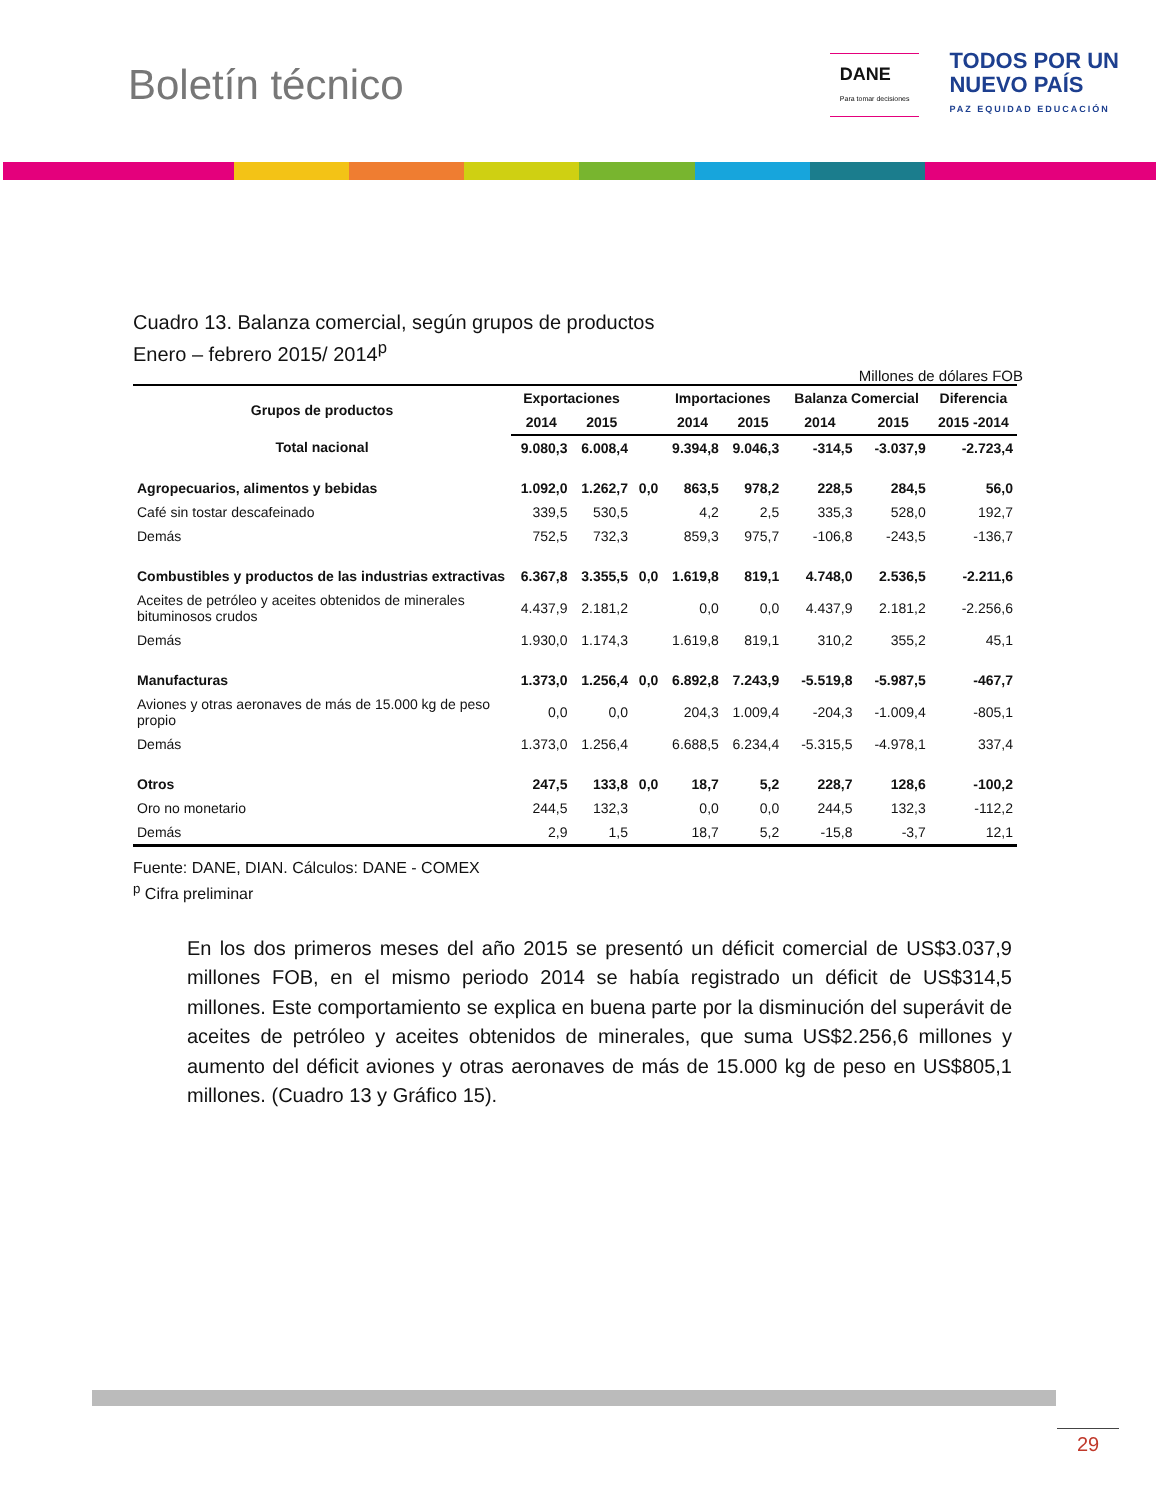Boletín técnico
DANE
Para tomar decisiones
TODOS POR UN
NUEVO PAÍS
PAZ EQUIDAD EDUCACIÓN
Cuadro 13. Balanza comercial, según grupos de productos
Enero – febrero 2015/ 2014<sup>p</sup>
Millones de dólares FOB
| Grupos de productos | Exportaciones | | | Importaciones | | Balanza Comercial | | Diferencia |
| --- | --- | --- | --- | --- | --- | --- | --- | --- |
| | 2014 | 2015 | | 2014 | 2015 | 2014 | 2015 | 2015 -2014 |
| Total nacional | 9.080,3 | 6.008,4 | | 9.394,8 | 9.046,3 | -314,5 | -3.037,9 | -2.723,4 |
| Agropecuarios, alimentos y bebidas | 1.092,0 | 1.262,7 | 0,0 | 863,5 | 978,2 | 228,5 | 284,5 | 56,0 |
| Café sin tostar descafeinado | 339,5 | 530,5 | | 4,2 | 2,5 | 335,3 | 528,0 | 192,7 |
| Demás | 752,5 | 732,3 | | 859,3 | 975,7 | -106,8 | -243,5 | -136,7 |
| Combustibles y productos de las industrias extractivas | 6.367,8 | 3.355,5 | 0,0 | 1.619,8 | 819,1 | 4.748,0 | 2.536,5 | -2.211,6 |
| Aceites de petróleo y aceites obtenidos de minerales bituminosos crudos | 4.437,9 | 2.181,2 | | 0,0 | 0,0 | 4.437,9 | 2.181,2 | -2.256,6 |
| Demás | 1.930,0 | 1.174,3 | | 1.619,8 | 819,1 | 310,2 | 355,2 | 45,1 |
| Manufacturas | 1.373,0 | 1.256,4 | 0,0 | 6.892,8 | 7.243,9 | -5.519,8 | -5.987,5 | -467,7 |
| Aviones y otras aeronaves de más de 15.000 kg de peso propio | 0,0 | 0,0 | | 204,3 | 1.009,4 | -204,3 | -1.009,4 | -805,1 |
| Demás | 1.373,0 | 1.256,4 | | 6.688,5 | 6.234,4 | -5.315,5 | -4.978,1 | 337,4 |
| Otros | 247,5 | 133,8 | 0,0 | 18,7 | 5,2 | 228,7 | 128,6 | -100,2 |
| Oro no monetario | 244,5 | 132,3 | | 0,0 | 0,0 | 244,5 | 132,3 | -112,2 |
| Demás | 2,9 | 1,5 | | 18,7 | 5,2 | -15,8 | -3,7 | 12,1 |
Fuente: DANE, DIAN. Cálculos: DANE - COMEX
<sup>p</sup> Cifra preliminar
En los dos primeros meses del año 2015 se presentó un déficit comercial de US$3.037,9 millones FOB, en el mismo periodo 2014 se había registrado un déficit de US$314,5 millones. Este comportamiento se explica en buena parte por la disminución del superávit de aceites de petróleo y aceites obtenidos de minerales, que suma US$2.256,6 millones y aumento del déficit aviones y otras aeronaves de más de 15.000 kg de peso en US$805,1 millones. (Cuadro 13 y Gráfico 15).
29